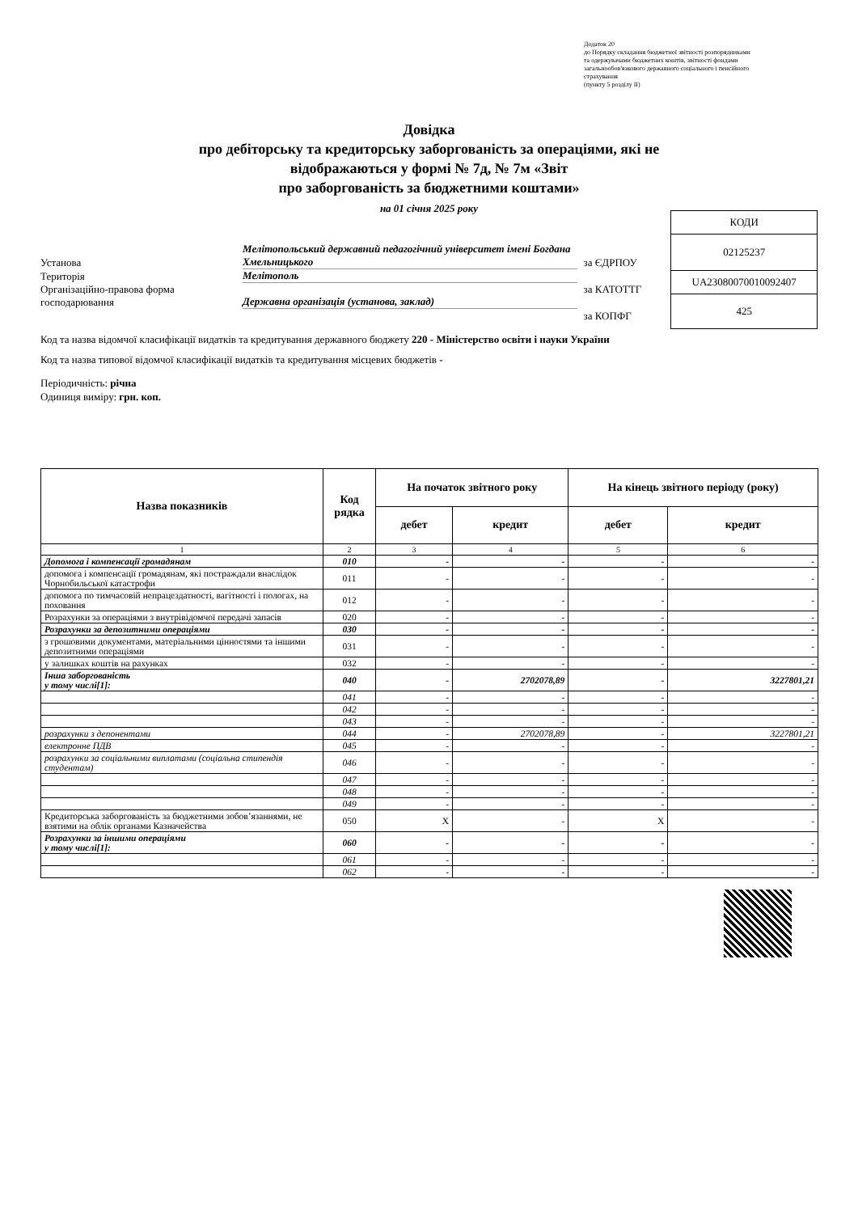Додаток 20
до Порядку складання бюджетної звітності розпорядниками
та одержувачами бюджетних коштів, звітності фондами
загальнообов'язкового державного соціального і пенсійного
страхування
(пункту 5 розділу II)
Довідка
про дебіторську та кредиторську заборгованість за операціями, які не
відображаються у формі № 7д, № 7м «Звіт
про заборгованість за бюджетними коштами»
на 01 січня 2025 року
Установа
Мелітопольський державний педагогічний університет імені Богдана Хмельницького
Територія
Мелітополь
Організаційно-правова форма господарювання
Державна організація (установа, заклад)
за ЄДРПОУ
за КАТОТТГ
за КОПФГ
| КОДИ |
| 02125237 |
| UA23080070010092407 |
| 425 |
Код та назва відомчої класифікації видатків та кредитування державного бюджету 220 - Міністерство освіти і науки України
Код та назва типової відомчої класифікації видатків та кредитування місцевих бюджетів -
Періодичність: річна
Одиниця виміру: грн. коп.
| Назва показників | Код рядка | На початок звітного року | | На кінець звітного періоду (року) | |
| --- | --- | --- | --- | --- | --- |
| | | дебет | кредит | дебет | кредит |
| 1 | 2 | 3 | 4 | 5 | 6 |
| Допомога і компенсації громадянам | 010 | - | - | - | - |
| допомога і компенсації громадянам, які постраждали внаслідок Чорнобильської катастрофи | 011 | - | - | - | - |
| допомога по тимчасовій непрацездатності, вагітності і пологах, на поховання | 012 | - | - | - | - |
| Розрахунки за операціями з внутрівідомчої передачі запасів | 020 | - | - | - | - |
| Розрахунки за депозитними операціями | 030 | - | - | - | - |
| з грошовими документами, матеріальними цінностями та іншими депозитними операціями | 031 | - | - | - | - |
| у залишках коштів на рахунках | 032 | - | - | - | - |
| Інша заборгованість у тому числі[1]: | 040 | - | 2702078,89 | - | 3227801,21 |
| | 041 | - | - | - | - |
| | 042 | - | - | - | - |
| | 043 | - | - | - | - |
| розрахунки з депонентами | 044 | - | 2702078,89 | - | 3227801,21 |
| електронне ПДВ | 045 | - | - | - | - |
| розрахунки за соціальними виплатами (соціальна стипендія студентам) | 046 | - | - | - | - |
| | 047 | - | - | - | - |
| | 048 | - | - | - | - |
| | 049 | - | - | - | - |
| Кредиторська заборгованість за бюджетними зобов’язаннями, не взятими на облік органами Казначейства | 050 | X | - | X | - |
| Розрахунки за іншими операціями у тому числі[1]: | 060 | - | - | - | - |
| | 061 | - | - | - | - |
| | 062 | - | - | - | - |